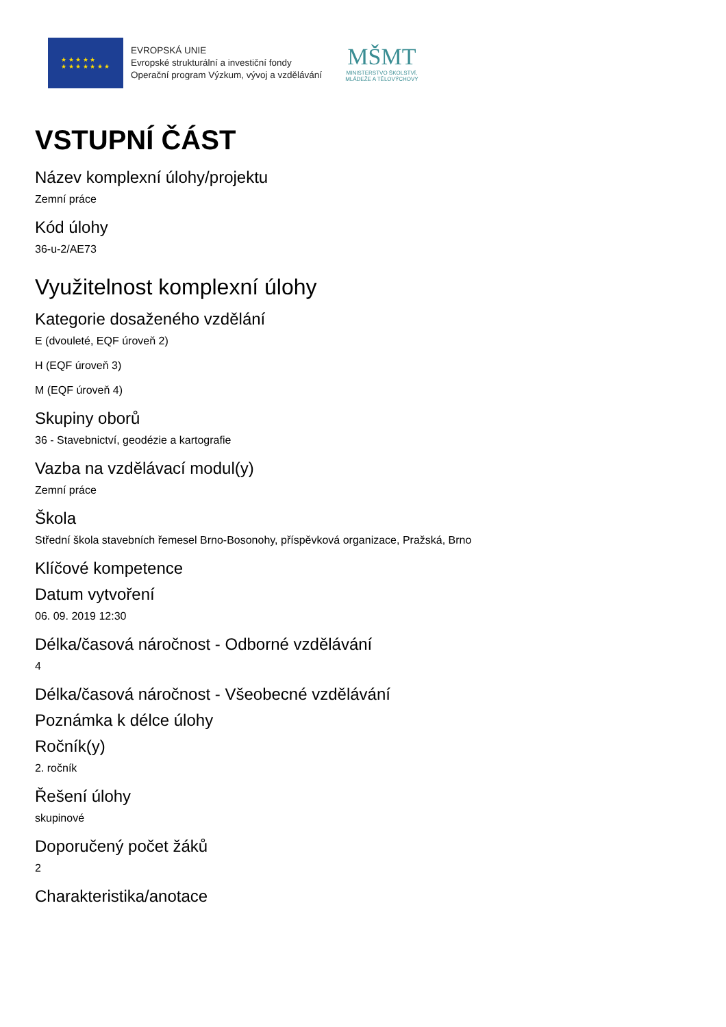★ ★ ★ ★ ★
★ ★ ★ ★ ★ ★ ★
EVROPSKÁ UNIE
Evropské strukturální a investiční fondy
Operační program Výzkum, vývoj a vzdělávání
MŠMT
MINISTERSTVO ŠKOLSTVÍ,
MLÁDEŽE A TĚLOVÝCHOVY
VSTUPNÍ ČÁST
Název komplexní úlohy/projektu
Zemní práce
Kód úlohy
36-u-2/AE73
Využitelnost komplexní úlohy
Kategorie dosaženého vzdělání
E (dvouleté, EQF úroveň 2)
H (EQF úroveň 3)
M (EQF úroveň 4)
Skupiny oborů
36 - Stavebnictví, geodézie a kartografie
Vazba na vzdělávací modul(y)
Zemní práce
Škola
Střední škola stavebních řemesel Brno-Bosonohy, příspěvková organizace, Pražská, Brno
Klíčové kompetence
Datum vytvoření
06. 09. 2019 12:30
Délka/časová náročnost - Odborné vzdělávání
4
Délka/časová náročnost - Všeobecné vzdělávání
Poznámka k délce úlohy
Ročník(y)
2. ročník
Řešení úlohy
skupinové
Doporučený počet žáků
2
Charakteristika/anotace